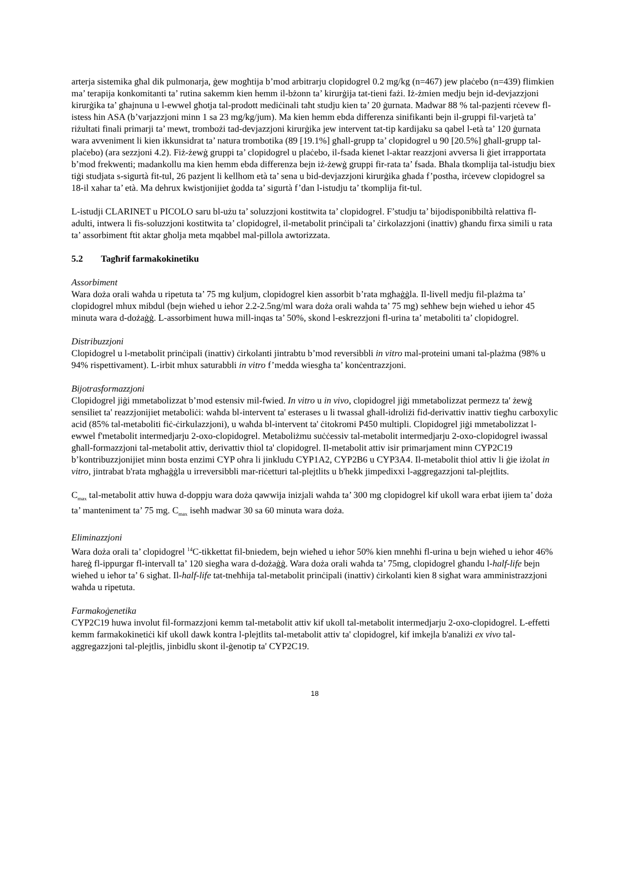arterja sistemika għal dik pulmonarja, ġew mogħtija b’mod arbitrarju clopidogrel 0.2 mg/kg (n=467) jew plaċebo (n=439) flimkien ma’ terapija konkomitanti ta’ rutina sakemm kien hemm il-bżonn ta’ kirurġija tat-tieni fażi. Iż-żmien medju bejn id-devjazzjoni kirurġika ta’ għajnuna u l-ewwel għotja tal-prodott mediċinali taħt studju kien ta’ 20 ġurnata. Madwar 88 % tal-pazjenti rċevew fl-istess ħin ASA (b’varjazzjoni minn 1 sa 23 mg/kg/jum). Ma kien hemm ebda differenza sinifikanti bejn il-gruppi fil-varjetà ta’ riżultati finali primarji ta’ mewt, trombożi tad-devjazzjoni kirurġika jew intervent tat-tip kardijaku sa qabel l-età ta’ 120 ġurnata wara avveniment li kien ikkunsidrat ta’ natura trombotika (89 [19.1%] għall-grupp ta’ clopidogrel u 90 [20.5%] għall-grupp tal-plaċebo) (ara sezzjoni 4.2). Fiż-żewġ gruppi ta’ clopidogrel u plaċebo, il-fsada kienet l-aktar reazzjoni avversa li ġiet irrapportata b’mod frekwenti; madankollu ma kien hemm ebda differenza bejn iż-żewġ gruppi fir-rata ta’ fsada. Bħala tkomplija tal-istudju biex tiġi studjata s-sigurtà fit-tul, 26 pazjent li kellhom età ta’ sena u bid-devjazzjoni kirurġika għada f’postha, irċevew clopidogrel sa 18-il xahar ta’ età. Ma dehrux kwistjonijiet ġodda ta’ sigurtà f’dan l-istudju ta’ tkomplija fit-tul.
L-istudji CLARINET u PICOLO saru bl-użu ta’ soluzzjoni kostitwita ta’ clopidogrel. F’studju ta’ bijodisponibbiltà relattiva fl-adulti, intwera li fis-soluzzjoni kostitwita ta’ clopidogrel, il-metabolit prinċipali ta’ ċirkolazzjoni (inattiv) għandu firxa simili u rata ta’ assorbiment ftit aktar għolja meta mqabbel mal-pillola awtorizzata.
5.2 Tagħrif farmakokinetiku
Assorbiment
Wara doża orali waħda u ripetuta ta’ 75 mg kuljum, clopidogrel kien assorbit b’rata mgħaġġla. Il-livell medju fil-plażma ta’ clopidogrel mhux mibdul (bejn wieħed u ieħor 2.2-2.5ng/ml wara doża orali waħda ta’ 75 mg) seħħew bejn wieħed u ieħor 45 minuta wara d-dożaġġ. L-assorbiment huwa mill-inqas ta’ 50%, skond l-eskrezzjoni fl-urina ta’ metaboliti ta’ clopidogrel.
Distribuzzjoni
Clopidogrel u l-metabolit prinċipali (inattiv) ċirkolanti jintrabtu b’mod reversibbli in vitro mal-proteini umani tal-plażma (98% u 94% rispettivament). L-irbit mhux saturabbli in vitro f’medda wiesgħa ta’ konċentrazzjoni.
Bijotrasformazzjoni
Clopidogrel jiġi mmetabolizzat b’mod estensiv mil-fwied. In vitro u in vivo, clopidogrel jiġi mmetabolizzat permezz ta' żewġ sensiliet ta' reazzjonijiet metaboliċi: waħda bl-intervent ta' esterases u li twassal għall-idroliżi fid-derivattiv inattiv tiegħu carboxylic acid (85% tal-metaboliti fiċ-ċirkulazzjoni), u waħda bl-intervent ta' ċitokromi P450 multipli. Clopidogrel jiġi mmetabolizzat l-ewwel f'metabolit intermedjarju 2-oxo-clopidogrel. Metaboliżmu suċċessiv tal-metabolit intermedjarju 2-oxo-clopidogrel iwassal għall-formazzjoni tal-metabolit attiv, derivattiv thiol ta' clopidogrel. Il-metabolit attiv isir primarjament minn CYP2C19 b’kontribuzzjonijiet minn bosta enzimi CYP oħra li jinkludu CYP1A2, CYP2B6 u CYP3A4. Il-metabolit thiol attiv li ġie iżolat in vitro, jintrabat b'rata mgħaġġla u irreversibbli mar-riċetturi tal-plejtlits u b'hekk jimpedixxi l-aggregazzjoni tal-plejtlits.
C<sub>max</sub> tal-metabolit attiv huwa d-doppju wara doża qawwija inizjali waħda ta’ 300 mg clopidogrel kif ukoll wara erbat ijiem ta’ doża ta’ manteniment ta’ 75 mg. C<sub>max</sub> iseħħ madwar 30 sa 60 minuta wara doża.
Eliminazzjoni
Wara doża orali ta’ clopidogrel <sup>14</sup>C-tikkettat fil-bniedem, bejn wieħed u ieħor 50% kien mneħħi fl-urina u bejn wieħed u ieħor 46% ħareġ fl-ippurgar fl-intervall ta’ 120 siegħa wara d-dożaġġ. Wara doża orali waħda ta’ 75mg, clopidogrel għandu l-half-life bejn wieħed u ieħor ta’ 6 sigħat. Il-half-life tat-tneħħija tal-metabolit prinċipali (inattiv) ċirkolanti kien 8 sigħat wara amministrazzjoni waħda u ripetuta.
Farmakoġenetika
CYP2C19 huwa involut fil-formazzjoni kemm tal-metabolit attiv kif ukoll tal-metabolit intermedjarju 2-oxo-clopidogrel. L-effetti kemm farmakokinetiċi kif ukoll dawk kontra l-plejtlits tal-metabolit attiv ta' clopidogrel, kif imkejla b'analiżi ex vivo tal-aggregazzjoni tal-plejtlis, jinbidlu skont il-ġenotip ta' CYP2C19.
18